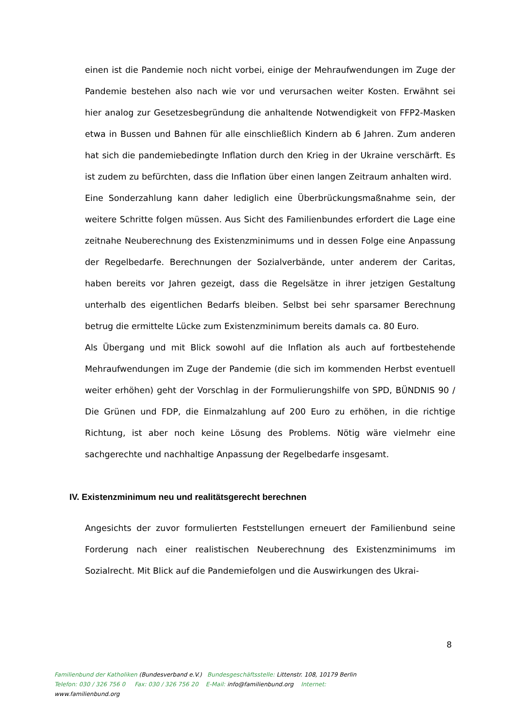einen ist die Pandemie noch nicht vorbei, einige der Mehraufwendungen im Zuge der Pandemie bestehen also nach wie vor und verursachen weiter Kosten. Erwähnt sei hier analog zur Gesetzesbegründung die anhaltende Notwendigkeit von FFP2-Masken etwa in Bussen und Bahnen für alle einschließlich Kindern ab 6 Jahren. Zum anderen hat sich die pandemiebedingte Inflation durch den Krieg in der Ukraine verschärft. Es ist zudem zu befürchten, dass die Inflation über einen langen Zeitraum anhalten wird.
Eine Sonderzahlung kann daher lediglich eine Überbrückungsmaßnahme sein, der weitere Schritte folgen müssen. Aus Sicht des Familienbundes erfordert die Lage eine zeitnahe Neuberechnung des Existenzminimums und in dessen Folge eine Anpassung der Regelbedarfe. Berechnungen der Sozialverbände, unter anderem der Caritas, haben bereits vor Jahren gezeigt, dass die Regelsätze in ihrer jetzigen Gestaltung unterhalb des eigentlichen Bedarfs bleiben. Selbst bei sehr sparsamer Berechnung betrug die ermittelte Lücke zum Existenzminimum bereits damals ca. 80 Euro.
Als Übergang und mit Blick sowohl auf die Inflation als auch auf fortbestehende Mehraufwendungen im Zuge der Pandemie (die sich im kommenden Herbst eventuell weiter erhöhen) geht der Vorschlag in der Formulierungshilfe von SPD, BÜNDNIS 90 / Die Grünen und FDP, die Einmalzahlung auf 200 Euro zu erhöhen, in die richtige Richtung, ist aber noch keine Lösung des Problems. Nötig wäre vielmehr eine sachgerechte und nachhaltige Anpassung der Regelbedarfe insgesamt.
IV. Existenzminimum neu und realitätsgerecht berechnen
Angesichts der zuvor formulierten Feststellungen erneuert der Familienbund seine Forderung nach einer realistischen Neuberechnung des Existenzminimums im Sozialrecht. Mit Blick auf die Pandemiefolgen und die Auswirkungen des Ukrai-
8
Familienbund der Katholiken (Bundesverband e.V.) Bundesgeschäftsstelle: Littenstr. 108, 10179 Berlin
Telefon: 030 / 326 756 0 Fax: 030 / 326 756 20 E-Mail: info@familienbund.org Internet:
www.familienbund.org